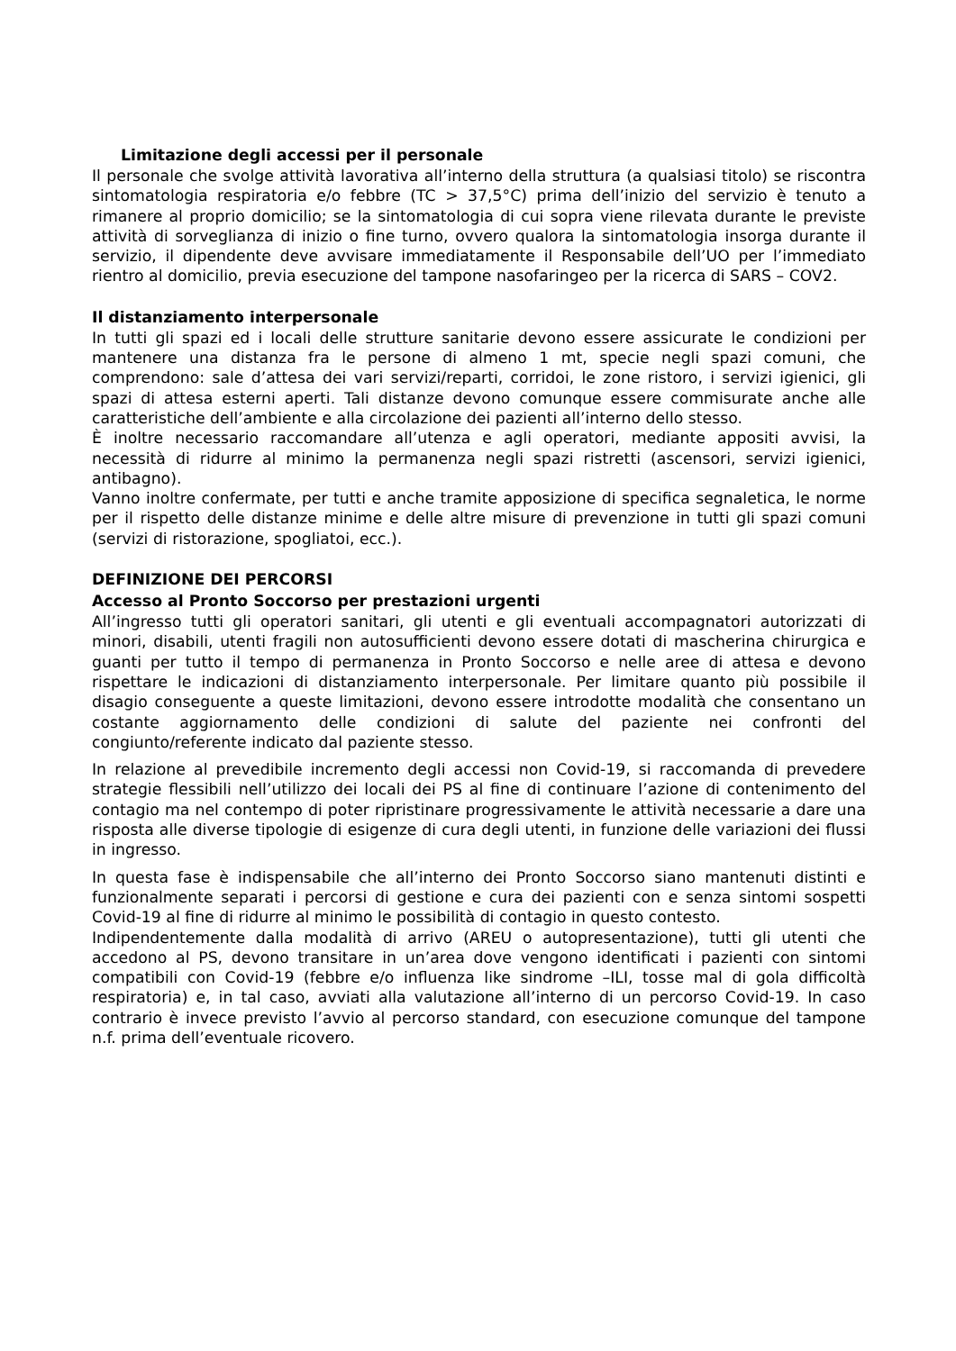Limitazione degli accessi per il personale
Il personale che svolge attività lavorativa all’interno della struttura (a qualsiasi titolo) se riscontra sintomatologia respiratoria e/o febbre (TC > 37,5°C) prima dell’inizio del servizio è tenuto a rimanere al proprio domicilio; se la sintomatologia di cui sopra viene rilevata durante le previste attività di sorveglianza di inizio o fine turno, ovvero qualora la sintomatologia insorga durante il servizio, il dipendente deve avvisare immediatamente il Responsabile dell’UO per l’immediato rientro al domicilio, previa esecuzione del tampone nasofaringeo per la ricerca di SARS – COV2.
Il distanziamento interpersonale
In tutti gli spazi ed i locali delle strutture sanitarie devono essere assicurate le condizioni per mantenere una distanza fra le persone di almeno 1 mt, specie negli spazi comuni, che comprendono: sale d’attesa dei vari servizi/reparti, corridoi, le zone ristoro, i servizi igienici, gli spazi di attesa esterni aperti. Tali distanze devono comunque essere commisurate anche alle caratteristiche dell’ambiente e alla circolazione dei pazienti all’interno dello stesso.
È inoltre necessario raccomandare all’utenza e agli operatori, mediante appositi avvisi, la necessità di ridurre al minimo la permanenza negli spazi ristretti (ascensori, servizi igienici, antibagno).
Vanno inoltre confermate, per tutti e anche tramite apposizione di specifica segnaletica, le norme per il rispetto delle distanze minime e delle altre misure di prevenzione in tutti gli spazi comuni (servizi di ristorazione, spogliatoi, ecc.).
DEFINIZIONE DEI PERCORSI
Accesso al Pronto Soccorso per prestazioni urgenti
All’ingresso tutti gli operatori sanitari, gli utenti e gli eventuali accompagnatori autorizzati di minori, disabili, utenti fragili non autosufficienti devono essere dotati di mascherina chirurgica e guanti per tutto il tempo di permanenza in Pronto Soccorso e nelle aree di attesa e devono rispettare le indicazioni di distanziamento interpersonale. Per limitare quanto più possibile il disagio conseguente a queste limitazioni, devono essere introdotte modalità che consentano un costante aggiornamento delle condizioni di salute del paziente nei confronti del congiunto/referente indicato dal paziente stesso.
In relazione al prevedibile incremento degli accessi non Covid-19, si raccomanda di prevedere strategie flessibili nell’utilizzo dei locali dei PS al fine di continuare l’azione di contenimento del contagio ma nel contempo di poter ripristinare progressivamente le attività necessarie a dare una risposta alle diverse tipologie di esigenze di cura degli utenti, in funzione delle variazioni dei flussi in ingresso.
In questa fase è indispensabile che all’interno dei Pronto Soccorso siano mantenuti distinti e funzionalmente separati i percorsi di gestione e cura dei pazienti con e senza sintomi sospetti Covid-19 al fine di ridurre al minimo le possibilità di contagio in questo contesto.
Indipendentemente dalla modalità di arrivo (AREU o autopresentazione), tutti gli utenti che accedono al PS, devono transitare in un’area dove vengono identificati i pazienti con sintomi compatibili con Covid-19 (febbre e/o influenza like sindrome –ILI, tosse mal di gola difficoltà respiratoria) e, in tal caso, avviati alla valutazione all’interno di un percorso Covid-19. In caso contrario è invece previsto l’avvio al percorso standard, con esecuzione comunque del tampone n.f. prima dell’eventuale ricovero.